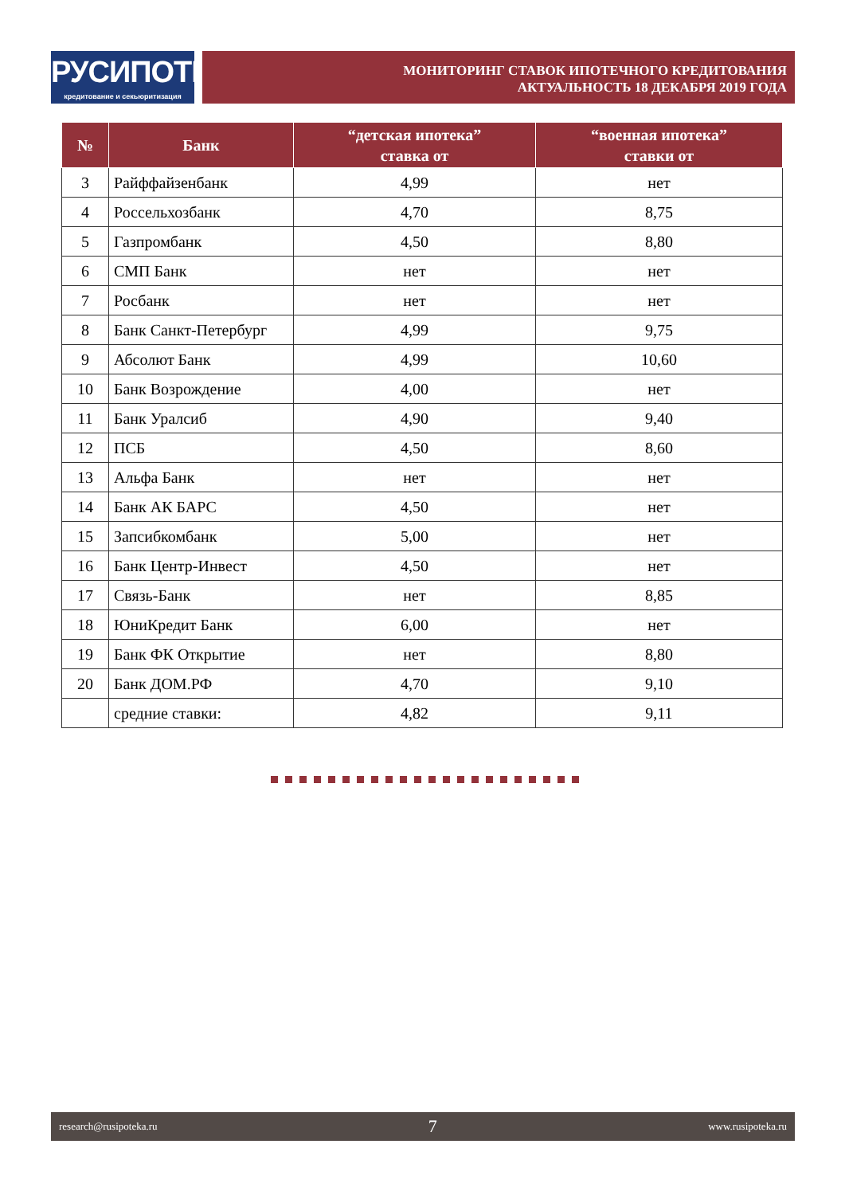РУСИПОТЕКА
кредитование и секьюритизация
МОНИТОРИНГ СТАВОК ИПОТЕЧНОГО КРЕДИТОВАНИЯ
АКТУАЛЬНОСТЬ 18 ДЕКАБРЯ 2019 ГОДА
| № | Банк | “детская ипотека” ставка от | “военная ипотека” ставки от |
| --- | --- | --- | --- |
| 3 | Райффайзенбанк | 4,99 | нет |
| 4 | Россельхозбанк | 4,70 | 8,75 |
| 5 | Газпромбанк | 4,50 | 8,80 |
| 6 | СМП Банк | нет | нет |
| 7 | Росбанк | нет | нет |
| 8 | Банк Санкт-Петербург | 4,99 | 9,75 |
| 9 | Абсолют Банк | 4,99 | 10,60 |
| 10 | Банк Возрождение | 4,00 | нет |
| 11 | Банк Уралсиб | 4,90 | 9,40 |
| 12 | ПСБ | 4,50 | 8,60 |
| 13 | Альфа Банк | нет | нет |
| 14 | Банк АК БАРС | 4,50 | нет |
| 15 | Запсибкомбанк | 5,00 | нет |
| 16 | Банк Центр-Инвест | 4,50 | нет |
| 17 | Связь-Банк | нет | 8,85 |
| 18 | ЮниКредит Банк | 6,00 | нет |
| 19 | Банк ФК Открытие | нет | 8,80 |
| 20 | Банк ДОМ.РФ | 4,70 | 9,10 |
| | средние ставки: | 4,82 | 9,11 |
research@rusipoteka.ru 7 www.rusipoteka.ru